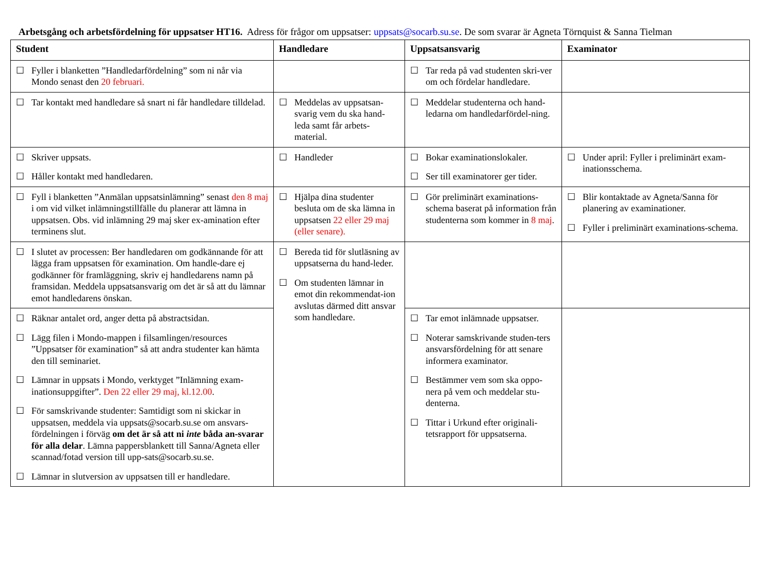Arbetsgång och arbetsfördelning för uppsatser HT16. Adress för frågor om uppsatser: uppsats@socarb.su.se. De som svarar är Agneta Törnquist & Sanna Tielman
| Student | Handledare | Uppsatsansvarig | Examinator |
| --- | --- | --- | --- |
| ☐ Fyller i blanketten ”Handledarfördelning” som ni når via Mondo senast den 20 februari. | | ☐ Tar reda på vad studenten skri-ver om och fördelar handledare. | |
| ☐ Tar kontakt med handledare så snart ni får handledare tilldelad. | ☐ Meddelas av uppsatsan-svarig vem du ska hand-leda samt får arbets-material. | ☐ Meddelar studenterna och hand-ledarna om handledarfördel-ning. | |
| ☐ Skriver uppsats. ☐ Håller kontakt med handledaren. | ☐ Handleder | ☐ Bokar examinationslokaler. ☐ Ser till examinatorer ger tider. | ☐ Under april: Fyller i preliminärt exam-inationsschema. |
| ☐ Fyll i blanketten ”Anmälan uppsatsinlämning” senast den 8 maj i om vid vilket inlämningstillfälle du planerar att lämna in uppsatsen. Obs. vid inlämning 29 maj sker ex-amination efter terminens slut. | ☐ Hjälpa dina studenter besluta om de ska lämna in uppsatsen 22 eller 29 maj (eller senare). | ☐ Gör preliminärt examinations-schema baserat på information från studenterna som kommer in 8 maj . | ☐ Blir kontaktade av Agneta/Sanna för planering av examinationer. ☐ Fyller i preliminärt examinations-schema. |
| ☐ I slutet av processen: Ber handledaren om godkännande för att lägga fram uppsatsen för examination. Om handle-dare ej godkänner för framläggning, skriv ej handledarens namn på framsidan. Meddela uppsatsansvarig om det är så att du lämnar emot handledarens önskan. | ☐ Bereda tid för slutläsning av uppsatserna du hand-leder. ☐ Om studenten lämnar in emot din rekommendat-ion avslutas därmed ditt ansvar som handledare. | | |
| ☐ Räknar antalet ord, anger detta på abstractsidan. ☐ Lägg filen i Mondo-mappen i filsamlingen/resources ”Uppsatser för examination” så att andra studenter kan hämta den till seminariet. ☐ Lämnar in uppsats i Mondo, verktyget ”Inlämning exam-inationsuppgifter”. Den 22 eller 29 maj, kl.12.00 . ☐ För samskrivande studenter: Samtidigt som ni skickar in uppsatsen, meddela via uppsats@socarb.su.se om ansvars-fördelningen i förväg om det är så att ni inte båda an-svarar för alla delar . Lämna pappersblankett till Sanna/Agneta eller scannad/fotad version till upp-sats@socarb.su.se. ☐ Lämnar in slutversion av uppsatsen till er handledare. | | ☐ Tar emot inlämnade uppsatser. ☐ Noterar samskrivande studen-ters ansvarsfördelning för att senare informera examinator. ☐ Bestämmer vem som ska oppo-nera på vem och meddelar stu-denterna. ☐ Tittar i Urkund efter originali-tetsrapport för uppsatserna. | |